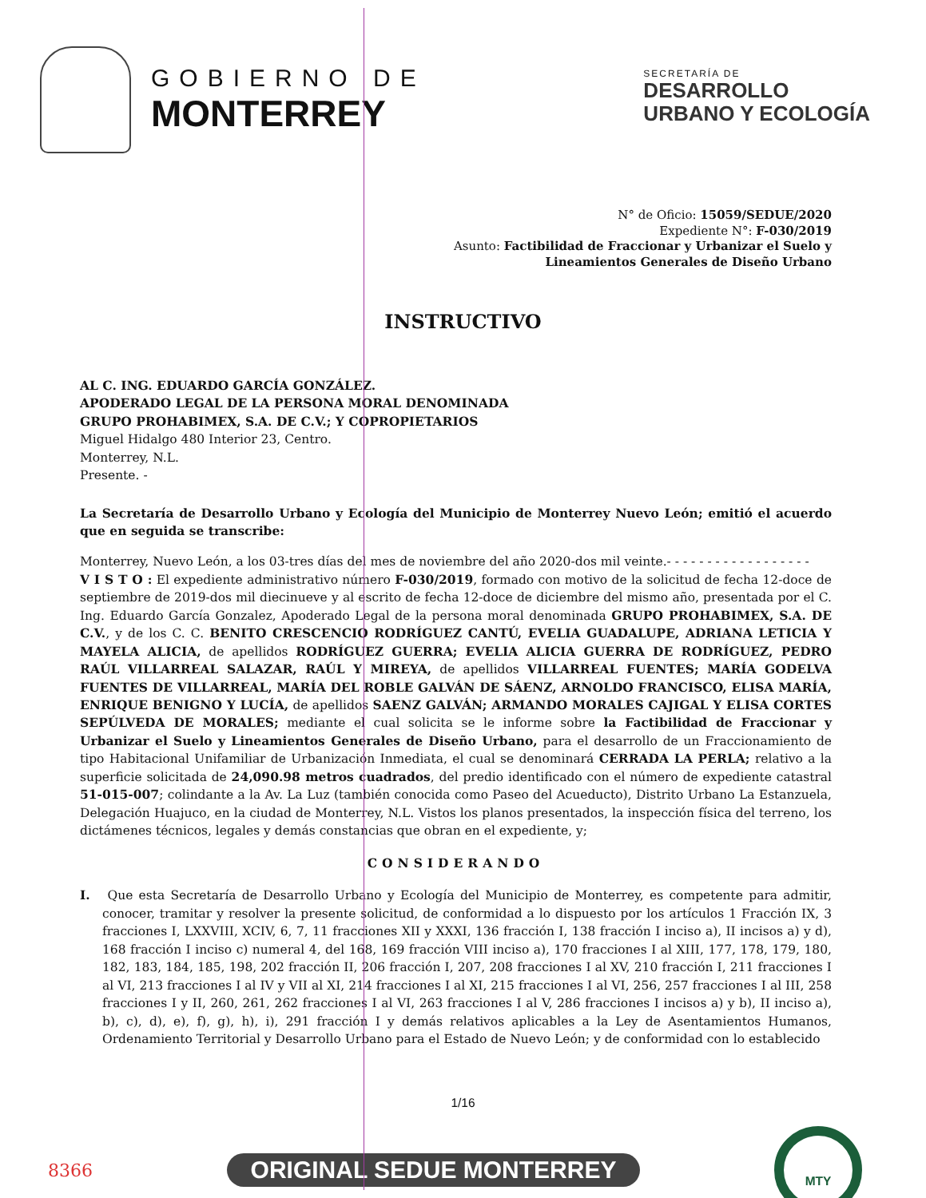GOBIERNO DE
MONTERREY
SECRETARÍA DE
DESARROLLO
URBANO Y ECOLOGÍA
N° de Oficio: 15059/SEDUE/2020
Expediente N°: F-030/2019
Asunto: Factibilidad de Fraccionar y Urbanizar el Suelo y
Lineamientos Generales de Diseño Urbano
INSTRUCTIVO
AL C. ING. EDUARDO GARCÍA GONZÁLEZ.
APODERADO LEGAL DE LA PERSONA MORAL DENOMINADA
GRUPO PROHABIMEX, S.A. DE C.V.; Y COPROPIETARIOS
Miguel Hidalgo 480 Interior 23, Centro.
Monterrey, N.L.
Presente. -
La Secretaría de Desarrollo Urbano y Ecología del Municipio de Monterrey Nuevo León; emitió el acuerdo que en seguida se transcribe:
Monterrey, Nuevo León, a los 03-tres días del mes de noviembre del año 2020-dos mil veinte.- - - - - - - - - - - - - - - - - -
V I S T O : El expediente administrativo número F-030/2019, formado con motivo de la solicitud de fecha 12-doce de septiembre de 2019-dos mil diecinueve y al escrito de fecha 12-doce de diciembre del mismo año, presentada por el C. Ing. Eduardo García Gonzalez, Apoderado Legal de la persona moral denominada GRUPO PROHABIMEX, S.A. DE C.V., y de los C. C. BENITO CRESCENCIO RODRÍGUEZ CANTÚ, EVELIA GUADALUPE, ADRIANA LETICIA Y MAYELA ALICIA, de apellidos RODRÍGUEZ GUERRA; EVELIA ALICIA GUERRA DE RODRÍGUEZ, PEDRO RAÚL VILLARREAL SALAZAR, RAÚL Y MIREYA, de apellidos VILLARREAL FUENTES; MARÍA GODELVA FUENTES DE VILLARREAL, MARÍA DEL ROBLE GALVÁN DE SÁENZ, ARNOLDO FRANCISCO, ELISA MARÍA, ENRIQUE BENIGNO Y LUCÍA, de apellidos SAENZ GALVÁN; ARMANDO MORALES CAJIGAL Y ELISA CORTES SEPÚLVEDA DE MORALES; mediante el cual solicita se le informe sobre la Factibilidad de Fraccionar y Urbanizar el Suelo y Lineamientos Generales de Diseño Urbano, para el desarrollo de un Fraccionamiento de tipo Habitacional Unifamiliar de Urbanización Inmediata, el cual se denominará CERRADA LA PERLA; relativo a la superficie solicitada de 24,090.98 metros cuadrados, del predio identificado con el número de expediente catastral 51-015-007; colindante a la Av. La Luz (también conocida como Paseo del Acueducto), Distrito Urbano La Estanzuela, Delegación Huajuco, en la ciudad de Monterrey, N.L. Vistos los planos presentados, la inspección física del terreno, los dictámenes técnicos, legales y demás constancias que obran en el expediente, y;
CONSIDERANDO
I. Que esta Secretaría de Desarrollo Urbano y Ecología del Municipio de Monterrey, es competente para admitir, conocer, tramitar y resolver la presente solicitud, de conformidad a lo dispuesto por los artículos 1 Fracción IX, 3 fracciones I, LXXVIII, XCIV, 6, 7, 11 fracciones XII y XXXI, 136 fracción I, 138 fracción I inciso a), II incisos a) y d), 168 fracción I inciso c) numeral 4, del 168, 169 fracción VIII inciso a), 170 fracciones I al XIII, 177, 178, 179, 180, 182, 183, 184, 185, 198, 202 fracción II, 206 fracción I, 207, 208 fracciones I al XV, 210 fracción I, 211 fracciones I al VI, 213 fracciones I al IV y VII al XI, 214 fracciones I al XI, 215 fracciones I al VI, 256, 257 fracciones I al III, 258 fracciones I y II, 260, 261, 262 fracciones I al VI, 263 fracciones I al V, 286 fracciones I incisos a) y b), II inciso a), b), c), d), e), f), g), h), i), 291 fracción I y demás relativos aplicables a la Ley de Asentamientos Humanos, Ordenamiento Territorial y Desarrollo Urbano para el Estado de Nuevo León; y de conformidad con lo establecido
1/16
8366
ORIGINAL SEDUE MONTERREY
MTY